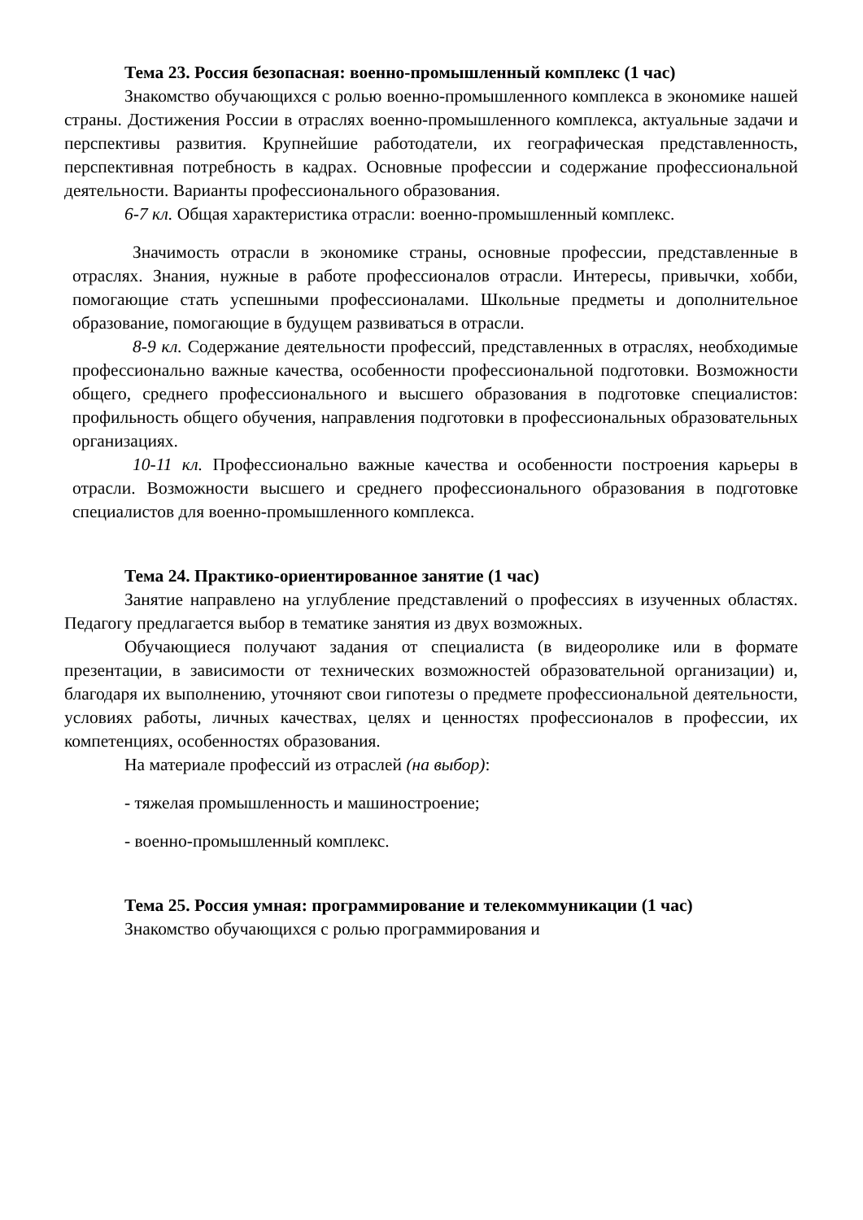Тема 23. Россия безопасная: военно-промышленный комплекс (1 час)
Знакомство обучающихся с ролью военно-промышленного комплекса в экономике нашей страны. Достижения России в отраслях военно-промышленного комплекса, актуальные задачи и перспективы развития. Крупнейшие работодатели, их географическая представленность, перспективная потребность в кадрах. Основные профессии и содержание профессиональной деятельности. Варианты профессионального образования.
6-7 кл. Общая характеристика отрасли: военно-промышленный комплекс.
Значимость отрасли в экономике страны, основные профессии, представленные в отраслях. Знания, нужные в работе профессионалов отрасли. Интересы, привычки, хобби, помогающие стать успешными профессионалами. Школьные предметы и дополнительное образование, помогающие в будущем развиваться в отрасли.
8-9 кл. Содержание деятельности профессий, представленных в отраслях, необходимые профессионально важные качества, особенности профессиональной подготовки. Возможности общего, среднего профессионального и высшего образования в подготовке специалистов: профильность общего обучения, направления подготовки в профессиональных образовательных организациях.
10-11 кл. Профессионально важные качества и особенности построения карьеры в отрасли. Возможности высшего и среднего профессионального образования в подготовке специалистов для военно-промышленного комплекса.
Тема 24. Практико-ориентированное занятие (1 час)
Занятие направлено на углубление представлений о профессиях в изученных областях. Педагогу предлагается выбор в тематике занятия из двух возможных.
Обучающиеся получают задания от специалиста (в видеоролике или в формате презентации, в зависимости от технических возможностей образовательной организации) и, благодаря их выполнению, уточняют свои гипотезы о предмете профессиональной деятельности, условиях работы, личных качествах, целях и ценностях профессионалов в профессии, их компетенциях, особенностях образования.
На материале профессий из отраслей (на выбор):
- тяжелая промышленность и машиностроение;
- военно-промышленный комплекс.
Тема 25. Россия умная: программирование и телекоммуникации (1 час)
Знакомство обучающихся с ролью программирования и